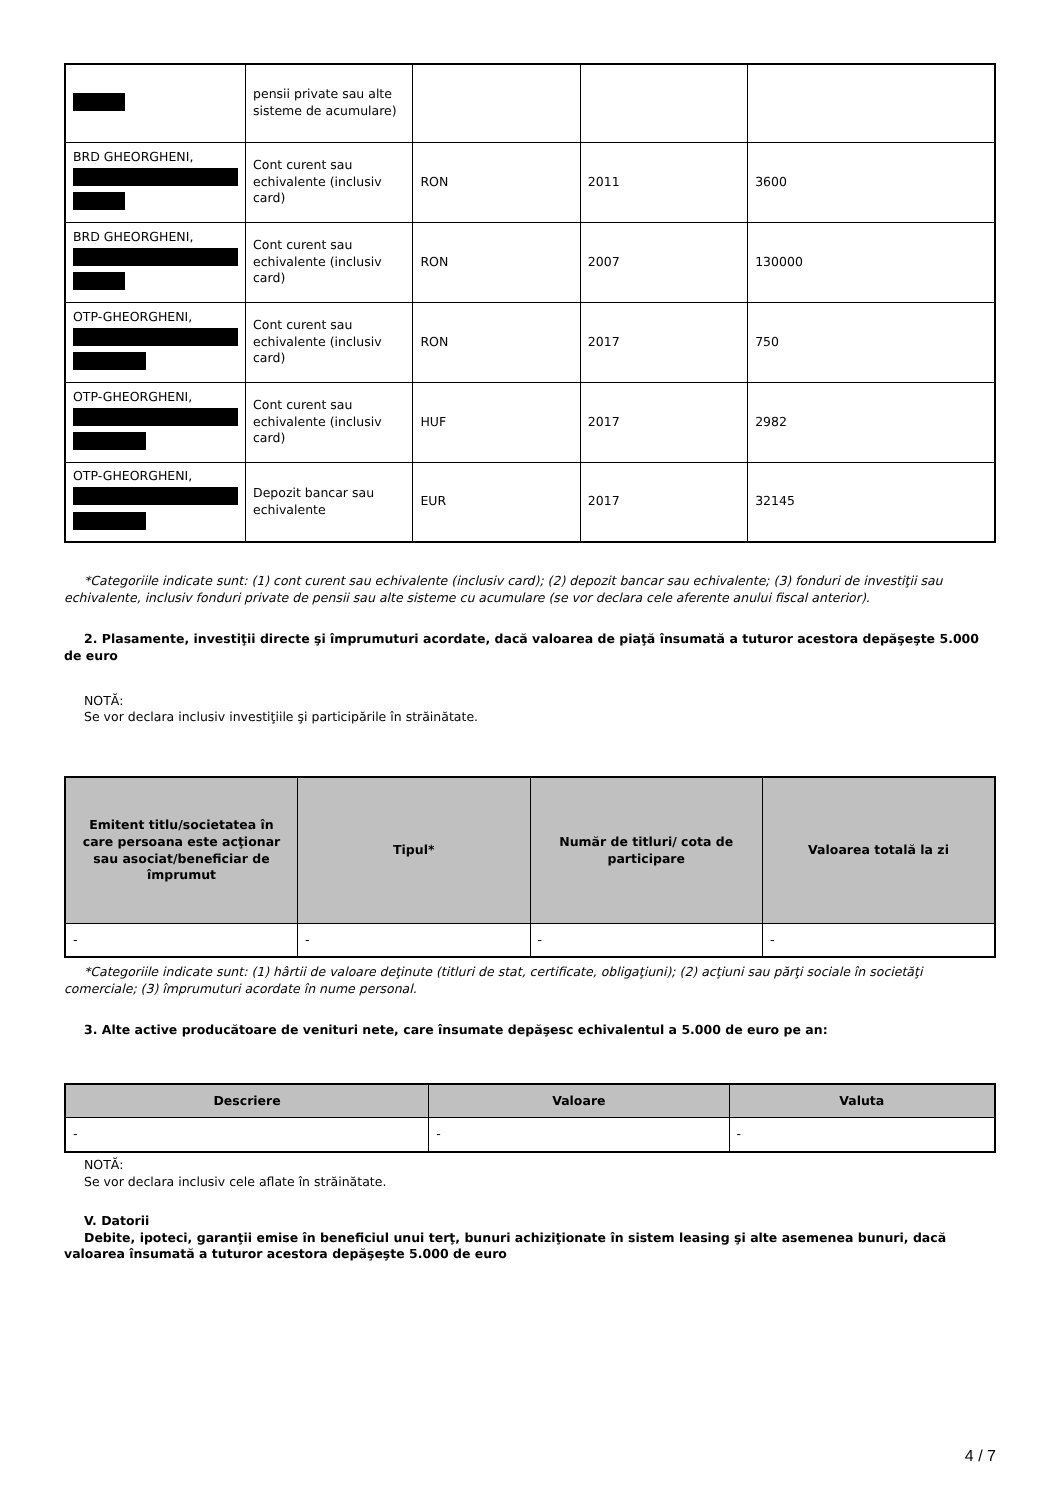| | pensii private sau alte sisteme de acumulare) | | | |
| BRD GHEORGHENI, | Cont curent sau echivalente (inclusiv card) | RON | 2011 | 3600 |
| BRD GHEORGHENI, | Cont curent sau echivalente (inclusiv card) | RON | 2007 | 130000 |
| OTP-GHEORGHENI, | Cont curent sau echivalente (inclusiv card) | RON | 2017 | 750 |
| OTP-GHEORGHENI, | Cont curent sau echivalente (inclusiv card) | HUF | 2017 | 2982 |
| OTP-GHEORGHENI, | Depozit bancar sau echivalente | EUR | 2017 | 32145 |
*Categoriile indicate sunt: (1) cont curent sau echivalente (inclusiv card); (2) depozit bancar sau echivalente; (3) fonduri de investiţii sau echivalente, inclusiv fonduri private de pensii sau alte sisteme cu acumulare (se vor declara cele aferente anului fiscal anterior).
2. Plasamente, investiţii directe şi împrumuturi acordate, dacă valoarea de piaţă însumată a tuturor acestora depăşeşte 5.000 de euro
NOTĂ:
Se vor declara inclusiv investiţiile şi participările în străinătate.
| Emitent titlu/societatea în care persoana este acţionar sau asociat/beneficiar de împrumut | Tipul* | Număr de titluri/ cota de participare | Valoarea totală la zi |
| --- | --- | --- | --- |
| - | - | - | - |
*Categoriile indicate sunt: (1) hârtii de valoare deţinute (titluri de stat, certificate, obligaţiuni); (2) acţiuni sau părţi sociale în societăţi comerciale; (3) împrumuturi acordate în nume personal.
3. Alte active producătoare de venituri nete, care însumate depăşesc echivalentul a 5.000 de euro pe an:
| Descriere | Valoare | Valuta |
| --- | --- | --- |
| - | - | - |
NOTĂ:
Se vor declara inclusiv cele aflate în străinătate.
V. Datorii
Debite, ipoteci, garanţii emise în beneficiul unui terţ, bunuri achiziţionate în sistem leasing şi alte asemenea bunuri, dacă valoarea însumată a tuturor acestora depăşeşte 5.000 de euro
4 / 7